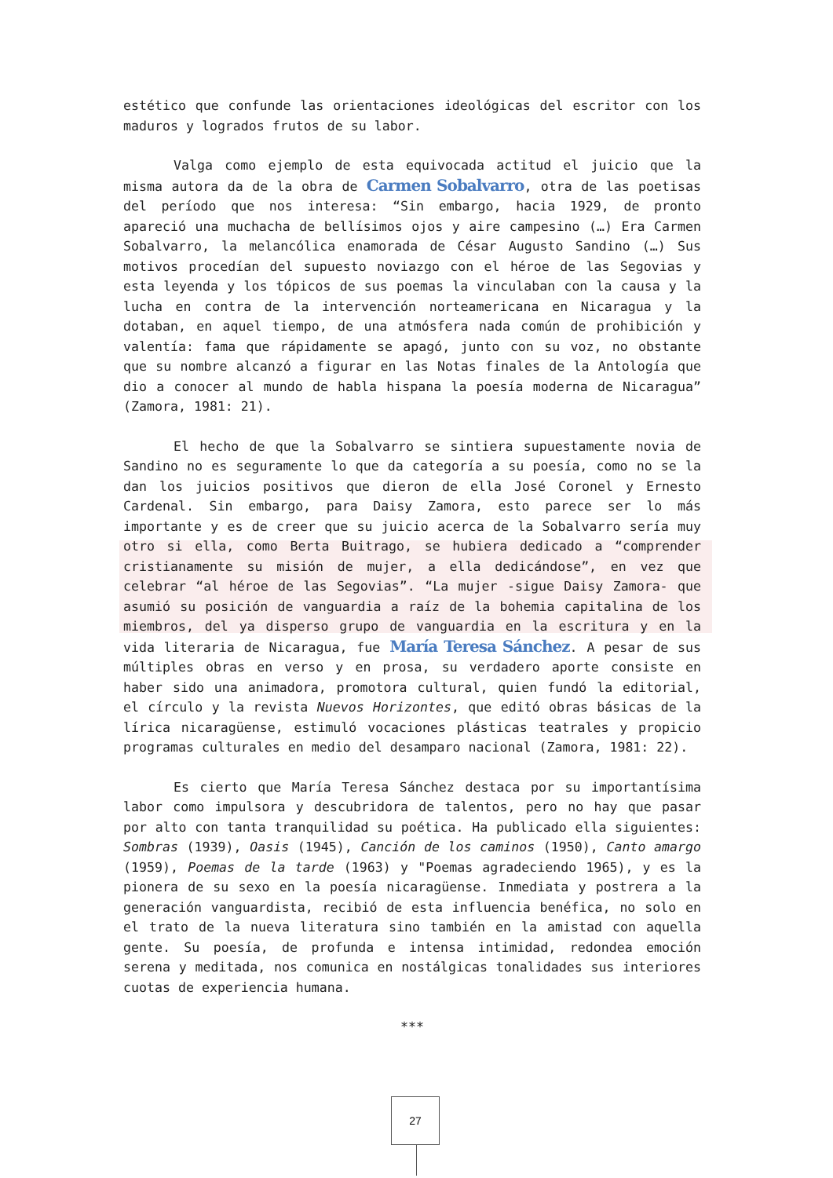estético que confunde las orientaciones ideológicas del escritor con los maduros y logrados frutos de su labor.
Valga como ejemplo de esta equivocada actitud el juicio que la misma autora da de la obra de Carmen Sobalvarro, otra de las poetisas del período que nos interesa: “Sin embargo, hacia 1929, de pronto apareció una muchacha de bellísimos ojos y aire campesino (…) Era Carmen Sobalvarro, la melancólica enamorada de César Augusto Sandino (…) Sus motivos procedían del supuesto noviazgo con el héroe de las Segovias y esta leyenda y los tópicos de sus poemas la vinculaban con la causa y la lucha en contra de la intervención norteamericana en Nicaragua y la dotaban, en aquel tiempo, de una atmósfera nada común de prohibición y valentía: fama que rápidamente se apagó, junto con su voz, no obstante que su nombre alcanzó a figurar en las Notas finales de la Antología que dio a conocer al mundo de habla hispana la poesía moderna de Nicaragua” (Zamora, 1981: 21).
El hecho de que la Sobalvarro se sintiera supuestamente novia de Sandino no es seguramente lo que da categoría a su poesía, como no se la dan los juicios positivos que dieron de ella José Coronel y Ernesto Cardenal. Sin embargo, para Daisy Zamora, esto parece ser lo más importante y es de creer que su juicio acerca de la Sobalvarro sería muy otro si ella, como Berta Buitrago, se hubiera dedicado a “comprender cristianamente su misión de mujer, a ella dedicándose”, en vez que celebrar “al héroe de las Segovias”. “La mujer -sigue Daisy Zamora- que asumió su posición de vanguardia a raíz de la bohemia capitalina de los miembros, del ya disperso grupo de vanguardia en la escritura y en la vida literaria de Nicaragua, fue María Teresa Sánchez. A pesar de sus múltiples obras en verso y en prosa, su verdadero aporte consiste en haber sido una animadora, promotora cultural, quien fundó la editorial, el círculo y la revista Nuevos Horizontes, que editó obras básicas de la lírica nicaragüense, estimuló vocaciones plásticas teatrales y propicio programas culturales en medio del desamparo nacional (Zamora, 1981: 22).
Es cierto que María Teresa Sánchez destaca por su importantísima labor como impulsora y descubridora de talentos, pero no hay que pasar por alto con tanta tranquilidad su poética. Ha publicado ella siguientes: Sombras (1939), Oasis (1945), Canción de los caminos (1950), Canto amargo (1959), Poemas de la tarde (1963) y "Poemas agradeciendo 1965), y es la pionera de su sexo en la poesía nicaragüense. Inmediata y postrera a la generación vanguardista, recibió de esta influencia benéfica, no solo en el trato de la nueva literatura sino también en la amistad con aquella gente. Su poesía, de profunda e intensa intimidad, redondea emoción serena y meditada, nos comunica en nostálgicas tonalidades sus interiores cuotas de experiencia humana.
***
27